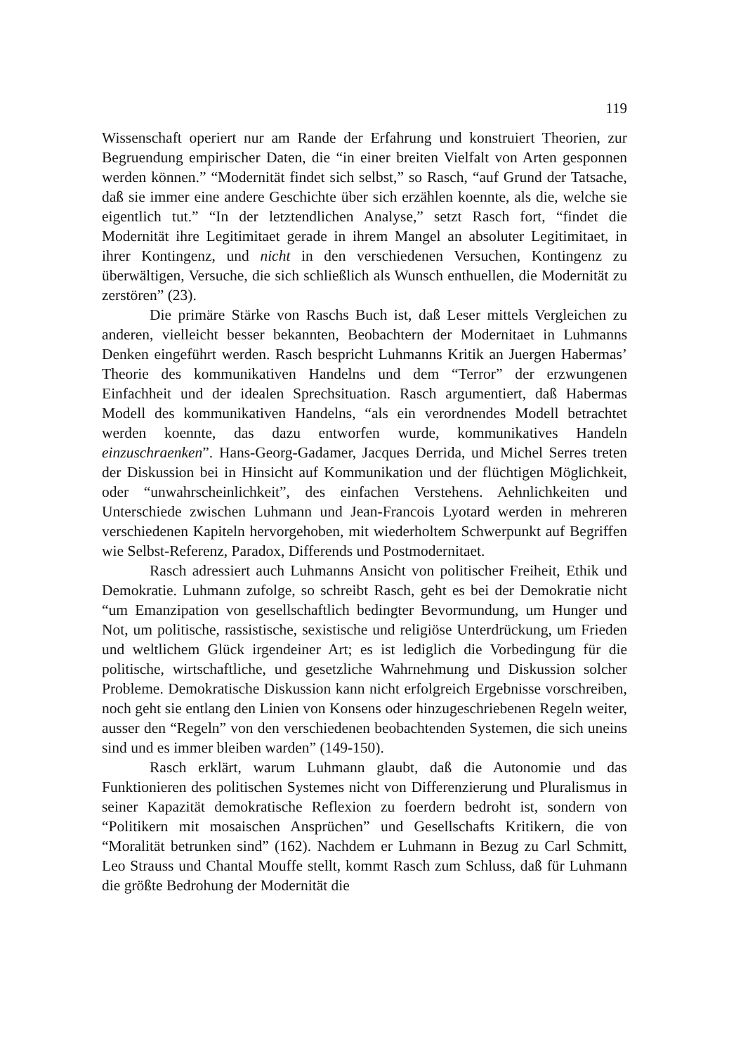119
Wissenschaft operiert nur am Rande der Erfahrung und konstruiert Theorien, zur Begruendung empirischer Daten, die “in einer breiten Vielfalt von Arten gesponnen werden können.” “Modernität findet sich selbst,” so Rasch, “auf Grund der Tatsache, daß sie immer eine andere Geschichte über sich erzählen koennte, als die, welche sie eigentlich tut.” “In der letztendlichen Analyse,” setzt Rasch fort, “findet die Modernität ihre Legitimitaet gerade in ihrem Mangel an absoluter Legitimitaet, in ihrer Kontingenz, und nicht in den verschiedenen Versuchen, Kontingenz zu überwältigen, Versuche, die sich schließlich als Wunsch enthuellen, die Modernität zu zerstören” (23).
Die primäre Stärke von Raschs Buch ist, daß Leser mittels Vergleichen zu anderen, vielleicht besser bekannten, Beobachtern der Modernitaet in Luhmanns Denken eingeführt werden. Rasch bespricht Luhmanns Kritik an Juergen Habermas’ Theorie des kommunikativen Handelns und dem “Terror” der erzwungenen Einfachheit und der idealen Sprechsituation. Rasch argumentiert, daß Habermas Modell des kommunikativen Handelns, “als ein verordnendes Modell betrachtet werden koennte, das dazu entworfen wurde, kommunikatives Handeln einzuschraenken”. Hans-Georg-Gadamer, Jacques Derrida, und Michel Serres treten der Diskussion bei in Hinsicht auf Kommunikation und der flüchtigen Möglichkeit, oder “unwahrscheinlichkeit”, des einfachen Verstehens. Aehnlichkeiten und Unterschiede zwischen Luhmann und Jean-Francois Lyotard werden in mehreren verschiedenen Kapiteln hervorgehoben, mit wiederholtem Schwerpunkt auf Begriffen wie Selbst-Referenz, Paradox, Differends und Postmodernitaet.
Rasch adressiert auch Luhmanns Ansicht von politischer Freiheit, Ethik und Demokratie. Luhmann zufolge, so schreibt Rasch, geht es bei der Demokratie nicht “um Emanzipation von gesellschaftlich bedingter Bevormundung, um Hunger und Not, um politische, rassistische, sexistische und religiöse Unterdrückung, um Frieden und weltlichem Glück irgendeiner Art; es ist lediglich die Vorbedingung für die politische, wirtschaftliche, und gesetzliche Wahrnehmung und Diskussion solcher Probleme. Demokratische Diskussion kann nicht erfolgreich Ergebnisse vorschreiben, noch geht sie entlang den Linien von Konsens oder hinzugeschriebenen Regeln weiter, ausser den “Regeln” von den verschiedenen beobachtenden Systemen, die sich uneins sind und es immer bleiben warden” (149-150).
Rasch erklärt, warum Luhmann glaubt, daß die Autonomie und das Funktionieren des politischen Systemes nicht von Differenzierung und Pluralismus in seiner Kapazität demokratische Reflexion zu foerdern bedroht ist, sondern von “Politikern mit mosaischen Ansprüchen” und Gesellschafts Kritikern, die von “Moralität betrunken sind” (162). Nachdem er Luhmann in Bezug zu Carl Schmitt, Leo Strauss und Chantal Mouffe stellt, kommt Rasch zum Schluss, daß für Luhmann die größte Bedrohung der Modernität die